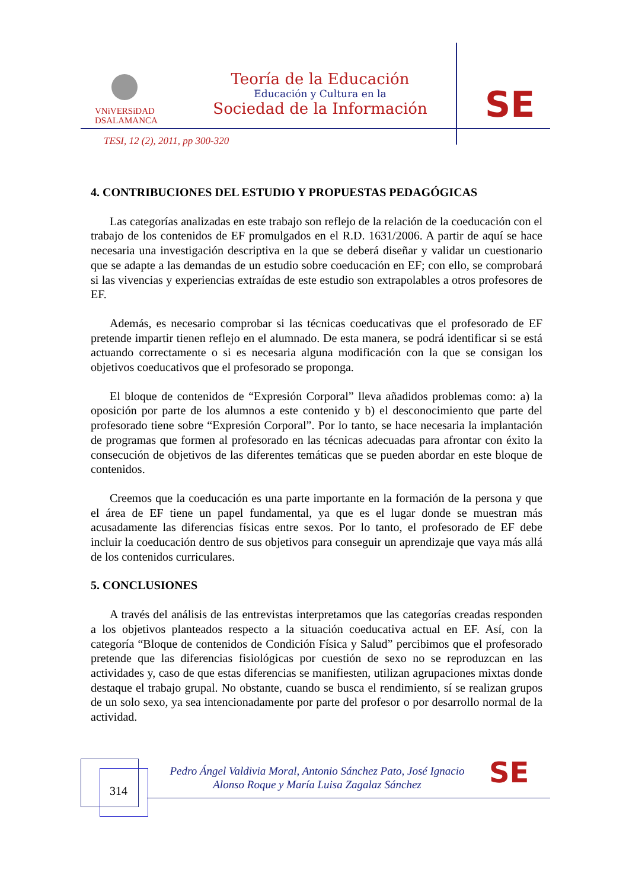VNiVERSiDAD
DSALAMANCA
Teoría de la Educación
Educación y Cultura en la
Sociedad de la Información
SE
TESI, 12 (2), 2011, pp 300-320
4. CONTRIBUCIONES DEL ESTUDIO Y PROPUESTAS PEDAGÓGICAS
Las categorías analizadas en este trabajo son reflejo de la relación de la coeducación con el trabajo de los contenidos de EF promulgados en el R.D. 1631/2006. A partir de aquí se hace necesaria una investigación descriptiva en la que se deberá diseñar y validar un cuestionario que se adapte a las demandas de un estudio sobre coeducación en EF; con ello, se comprobará si las vivencias y experiencias extraídas de este estudio son extrapolables a otros profesores de EF.
Además, es necesario comprobar si las técnicas coeducativas que el profesorado de EF pretende impartir tienen reflejo en el alumnado. De esta manera, se podrá identificar si se está actuando correctamente o si es necesaria alguna modificación con la que se consigan los objetivos coeducativos que el profesorado se proponga.
El bloque de contenidos de “Expresión Corporal” lleva añadidos problemas como: a) la oposición por parte de los alumnos a este contenido y b) el desconocimiento que parte del profesorado tiene sobre “Expresión Corporal”. Por lo tanto, se hace necesaria la implantación de programas que formen al profesorado en las técnicas adecuadas para afrontar con éxito la consecución de objetivos de las diferentes temáticas que se pueden abordar en este bloque de contenidos.
Creemos que la coeducación es una parte importante en la formación de la persona y que el área de EF tiene un papel fundamental, ya que es el lugar donde se muestran más acusadamente las diferencias físicas entre sexos. Por lo tanto, el profesorado de EF debe incluir la coeducación dentro de sus objetivos para conseguir un aprendizaje que vaya más allá de los contenidos curriculares.
5. CONCLUSIONES
A través del análisis de las entrevistas interpretamos que las categorías creadas responden a los objetivos planteados respecto a la situación coeducativa actual en EF. Así, con la categoría “Bloque de contenidos de Condición Física y Salud” percibimos que el profesorado pretende que las diferencias fisiológicas por cuestión de sexo no se reproduzcan en las actividades y, caso de que estas diferencias se manifiesten, utilizan agrupaciones mixtas donde destaque el trabajo grupal. No obstante, cuando se busca el rendimiento, sí se realizan grupos de un solo sexo, ya sea intencionadamente por parte del profesor o por desarrollo normal de la actividad.
314
Pedro Ángel Valdivia Moral, Antonio Sánchez Pato, José Ignacio Alonso Roque y María Luisa Zagalaz Sánchez
SE